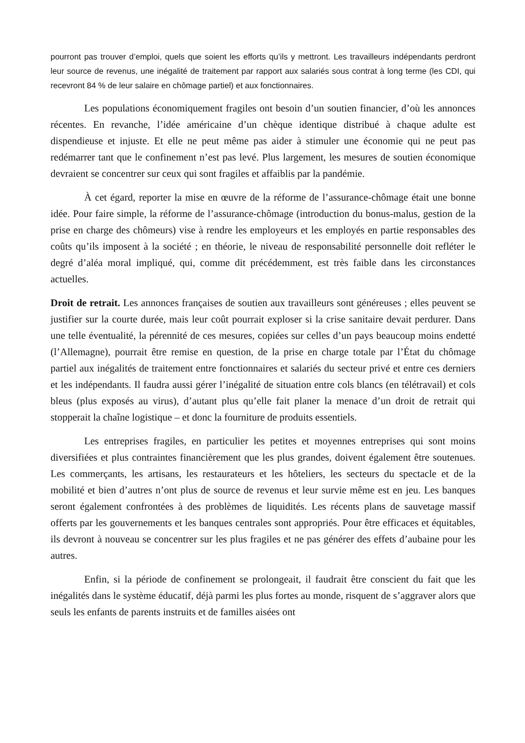pourront pas trouver d’emploi, quels que soient les efforts qu’ils y mettront. Les travailleurs indépendants perdront leur source de revenus, une inégalité de traitement par rapport aux salariés sous contrat à long terme (les CDI, qui recevront 84 % de leur salaire en chômage partiel) et aux fonctionnaires.
Les populations économiquement fragiles ont besoin d’un soutien financier, d’où les annonces récentes. En revanche, l’idée américaine d’un chèque identique distribué à chaque adulte est dispendieuse et injuste. Et elle ne peut même pas aider à stimuler une économie qui ne peut pas redémarrer tant que le confinement n’est pas levé. Plus largement, les mesures de soutien économique devraient se concentrer sur ceux qui sont fragiles et affaiblis par la pandémie.
À cet égard, reporter la mise en œuvre de la réforme de l’assurance-chômage était une bonne idée. Pour faire simple, la réforme de l’assurance-chômage (introduction du bonus-malus, gestion de la prise en charge des chômeurs) vise à rendre les employeurs et les employés en partie responsables des coûts qu’ils imposent à la société ; en théorie, le niveau de responsabilité personnelle doit refléter le degré d’aléa moral impliqué, qui, comme dit précédemment, est très faible dans les circonstances actuelles.
Droit de retrait. Les annonces françaises de soutien aux travailleurs sont généreuses ; elles peuvent se justifier sur la courte durée, mais leur coût pourrait exploser si la crise sanitaire devait perdurer. Dans une telle éventualité, la pérennité de ces mesures, copiées sur celles d’un pays beaucoup moins endetté (l’Allemagne), pourrait être remise en question, de la prise en charge totale par l’État du chômage partiel aux inégalités de traitement entre fonctionnaires et salariés du secteur privé et entre ces derniers et les indépendants. Il faudra aussi gérer l’inégalité de situation entre cols blancs (en télétravail) et cols bleus (plus exposés au virus), d’autant plus qu’elle fait planer la menace d’un droit de retrait qui stopperait la chaîne logistique – et donc la fourniture de produits essentiels.
Les entreprises fragiles, en particulier les petites et moyennes entreprises qui sont moins diversifiées et plus contraintes financièrement que les plus grandes, doivent également être soutenues. Les commerçants, les artisans, les restaurateurs et les hôteliers, les secteurs du spectacle et de la mobilité et bien d’autres n’ont plus de source de revenus et leur survie même est en jeu. Les banques seront également confrontées à des problèmes de liquidités. Les récents plans de sauvetage massif offerts par les gouvernements et les banques centrales sont appropriés. Pour être efficaces et équitables, ils devront à nouveau se concentrer sur les plus fragiles et ne pas générer des effets d’aubaine pour les autres.
Enfin, si la période de confinement se prolongeait, il faudrait être conscient du fait que les inégalités dans le système éducatif, déjà parmi les plus fortes au monde, risquent de s’aggraver alors que seuls les enfants de parents instruits et de familles aisées ont